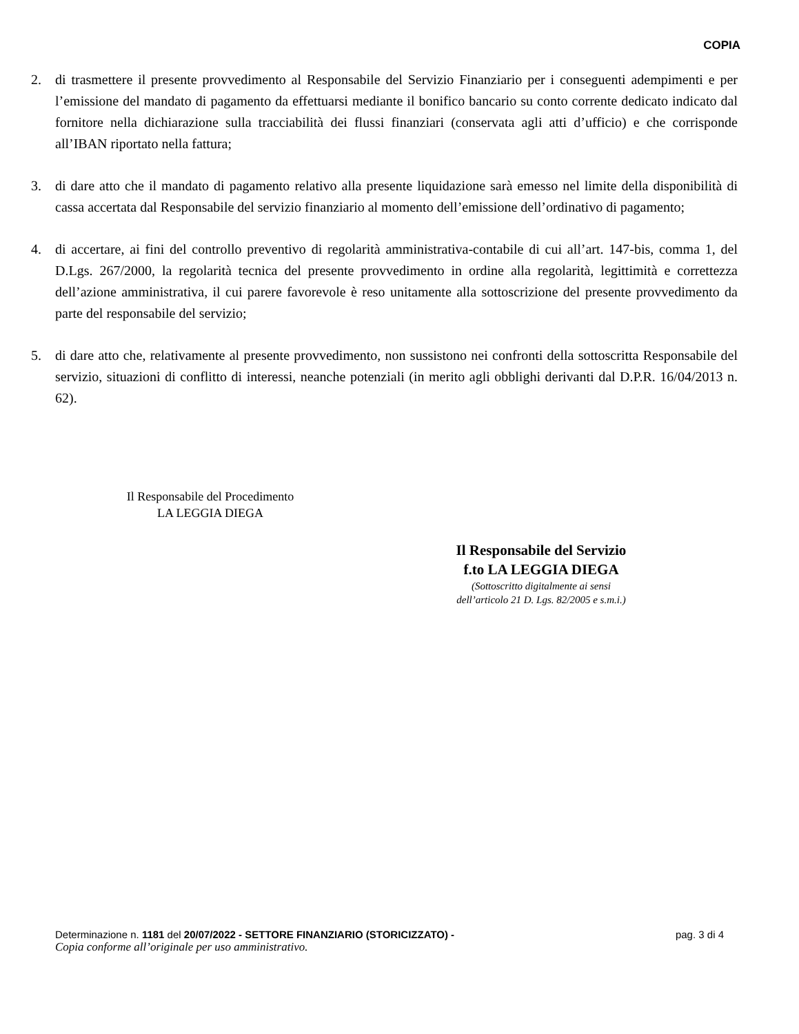COPIA
2. di trasmettere il presente provvedimento al Responsabile del Servizio Finanziario per i conseguenti adempimenti e per l’emissione del mandato di pagamento da effettuarsi mediante il bonifico bancario su conto corrente dedicato indicato dal fornitore nella dichiarazione sulla tracciabilità dei flussi finanziari (conservata agli atti d’ufficio) e che corrisponde all’IBAN riportato nella fattura;
3. di dare atto che il mandato di pagamento relativo alla presente liquidazione sarà emesso nel limite della disponibilità di cassa accertata dal Responsabile del servizio finanziario al momento dell’emissione dell’ordinativo di pagamento;
4. di accertare, ai fini del controllo preventivo di regolarità amministrativa-contabile di cui all’art. 147-bis, comma 1, del D.Lgs. 267/2000, la regolarità tecnica del presente provvedimento in ordine alla regolarità, legittimità e correttezza dell’azione amministrativa, il cui parere favorevole è reso unitamente alla sottoscrizione del presente provvedimento da parte del responsabile del servizio;
5. di dare atto che, relativamente al presente provvedimento, non sussistono nei confronti della sottoscritta Responsabile del servizio, situazioni di conflitto di interessi, neanche potenziali (in merito agli obblighi derivanti dal D.P.R. 16/04/2013 n. 62).
Il Responsabile del Procedimento
LA LEGGIA DIEGA
Il Responsabile del Servizio
f.to LA LEGGIA DIEGA
(Sottoscritto digitalmente ai sensi
dell’articolo 21 D. Lgs. 82/2005 e s.m.i.)
Determinazione n. 1181 del 20/07/2022 - SETTORE FINANZIARIO (STORICIZZATO) - pag. 3 di 4
Copia conforme all’originale per uso amministrativo.